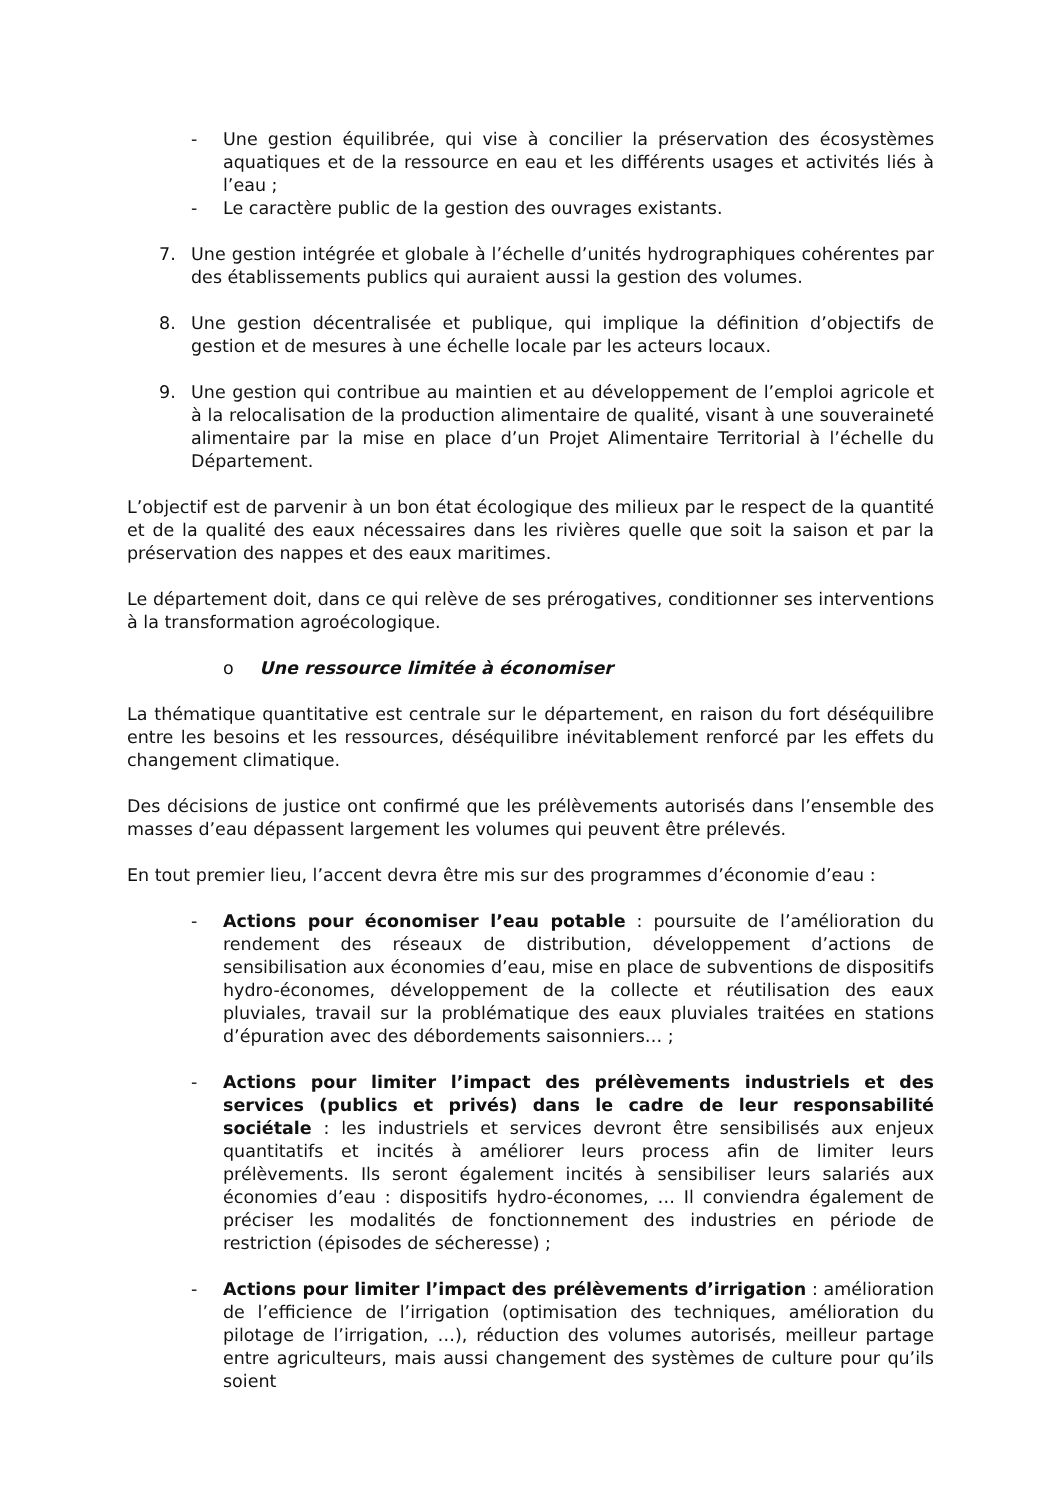- Une gestion équilibrée, qui vise à concilier la préservation des écosystèmes aquatiques et de la ressource en eau et les différents usages et activités liés à l’eau ;
- Le caractère public de la gestion des ouvrages existants.
7. Une gestion intégrée et globale à l’échelle d’unités hydrographiques cohérentes par des établissements publics qui auraient aussi la gestion des volumes.
8. Une gestion décentralisée et publique, qui implique la définition d’objectifs de gestion et de mesures à une échelle locale par les acteurs locaux.
9. Une gestion qui contribue au maintien et au développement de l’emploi agricole et à la relocalisation de la production alimentaire de qualité, visant à une souveraineté alimentaire par la mise en place d’un Projet Alimentaire Territorial à l’échelle du Département.
L’objectif est de parvenir à un bon état écologique des milieux par le respect de la quantité et de la qualité des eaux nécessaires dans les rivières quelle que soit la saison et par la préservation des nappes et des eaux maritimes.
Le département doit, dans ce qui relève de ses prérogatives, conditionner ses interventions à la transformation agroécologique.
o Une ressource limitée à économiser
La thématique quantitative est centrale sur le département, en raison du fort déséquilibre entre les besoins et les ressources, déséquilibre inévitablement renforcé par les effets du changement climatique.
Des décisions de justice ont confirmé que les prélèvements autorisés dans l’ensemble des masses d’eau dépassent largement les volumes qui peuvent être prélevés.
En tout premier lieu, l’accent devra être mis sur des programmes d’économie d’eau :
- Actions pour économiser l’eau potable : poursuite de l’amélioration du rendement des réseaux de distribution, développement d’actions de sensibilisation aux économies d’eau, mise en place de subventions de dispositifs hydro-économes, développement de la collecte et réutilisation des eaux pluviales, travail sur la problématique des eaux pluviales traitées en stations d’épuration avec des débordements saisonniers… ;
- Actions pour limiter l’impact des prélèvements industriels et des services (publics et privés) dans le cadre de leur responsabilité sociétale : les industriels et services devront être sensibilisés aux enjeux quantitatifs et incités à améliorer leurs process afin de limiter leurs prélèvements. Ils seront également incités à sensibiliser leurs salariés aux économies d’eau : dispositifs hydro-économes, … Il conviendra également de préciser les modalités de fonctionnement des industries en période de restriction (épisodes de sécheresse) ;
- Actions pour limiter l’impact des prélèvements d’irrigation : amélioration de l’efficience de l’irrigation (optimisation des techniques, amélioration du pilotage de l’irrigation, …), réduction des volumes autorisés, meilleur partage entre agriculteurs, mais aussi changement des systèmes de culture pour qu’ils soient